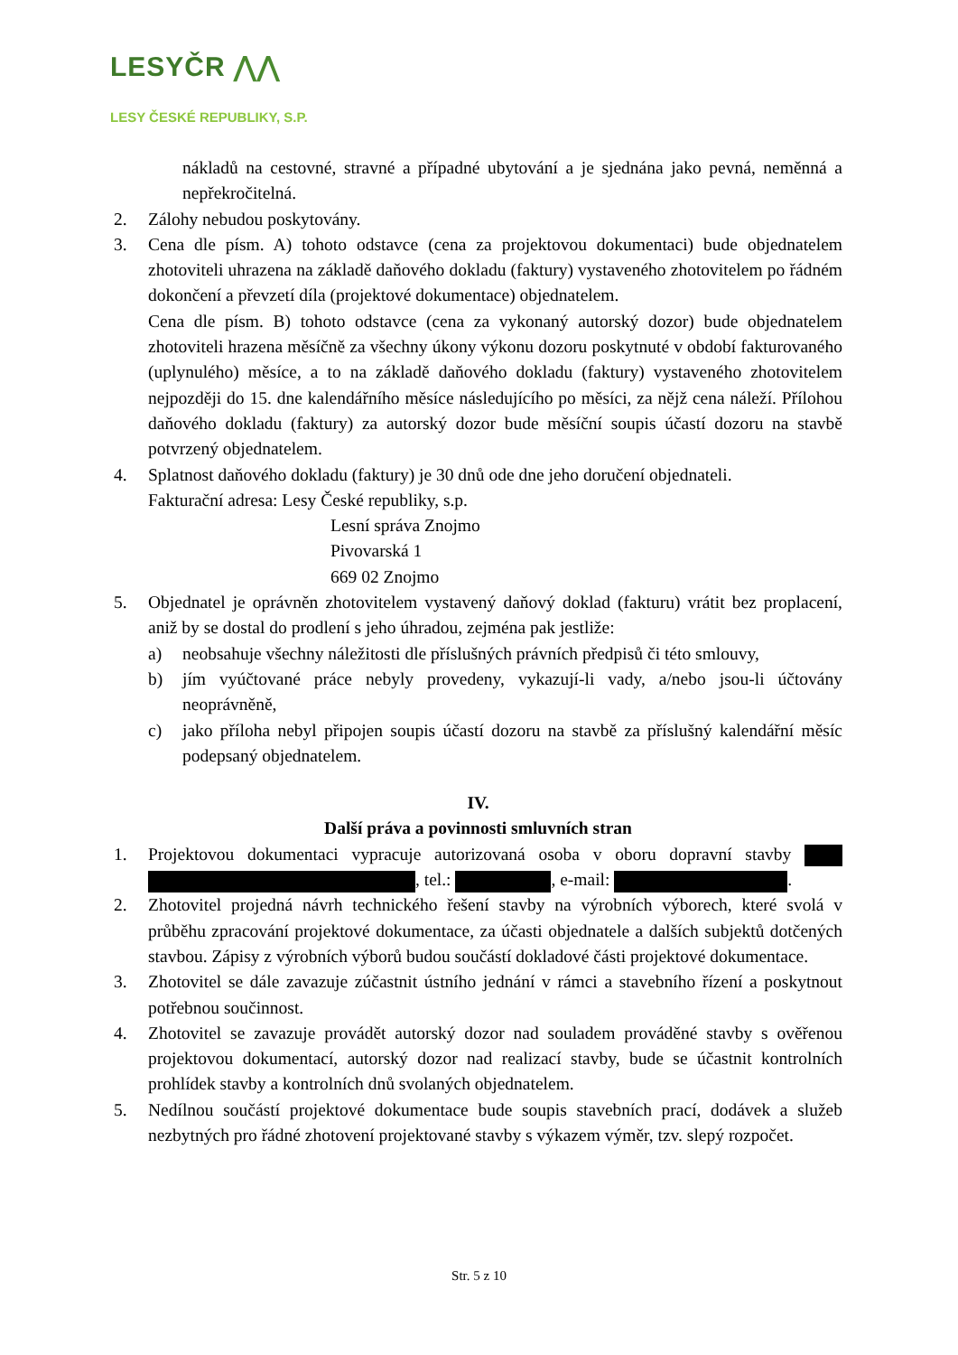LESYČR ⋀⋀
LESY ČESKÉ REPUBLIKY, S.P.
nákladů na cestovné, stravné a případné ubytování a je sjednána jako pevná, neměnná a nepřekročitelná.
2. Zálohy nebudou poskytovány.
3. Cena dle písm. A) tohoto odstavce (cena za projektovou dokumentaci) bude objednatelem zhotoviteli uhrazena na základě daňového dokladu (faktury) vystaveného zhotovitelem po řádném dokončení a převzetí díla (projektové dokumentace) objednatelem.
Cena dle písm. B) tohoto odstavce (cena za vykonaný autorský dozor) bude objednatelem zhotoviteli hrazena měsíčně za všechny úkony výkonu dozoru poskytnuté v období fakturovaného (uplynulého) měsíce, a to na základě daňového dokladu (faktury) vystaveného zhotovitelem nejpozději do 15. dne kalendářního měsíce následujícího po měsíci, za nějž cena náleží. Přílohou daňového dokladu (faktury) za autorský dozor bude měsíční soupis účastí dozoru na stavbě potvrzený objednatelem.
4. Splatnost daňového dokladu (faktury) je 30 dnů ode dne jeho doručení objednateli.
Fakturační adresa: Lesy České republiky, s.p.
Lesní správa Znojmo
Pivovarská 1
669 02 Znojmo
5. Objednatel je oprávněn zhotovitelem vystavený daňový doklad (fakturu) vrátit bez proplacení, aniž by se dostal do prodlení s jeho úhradou, zejména pak jestliže:
a) neobsahuje všechny náležitosti dle příslušných právních předpisů či této smlouvy,
b) jím vyúčtované práce nebyly provedeny, vykazují-li vady, a/nebo jsou-li účtovány neoprávněně,
c) jako příloha nebyl připojen soupis účastí dozoru na stavbě za příslušný kalendářní měsíc podepsaný objednatelem.
IV.
Další práva a povinnosti smluvních stran
1. Projektovou dokumentaci vypracuje autorizovaná osoba v oboru dopravní stavby , tel.: , e-mail: .
2. Zhotovitel projedná návrh technického řešení stavby na výrobních výborech, které svolá v průběhu zpracování projektové dokumentace, za účasti objednatele a dalších subjektů dotčených stavbou. Zápisy z výrobních výborů budou součástí dokladové části projektové dokumentace.
3. Zhotovitel se dále zavazuje zúčastnit ústního jednání v rámci a stavebního řízení a poskytnout potřebnou součinnost.
4. Zhotovitel se zavazuje provádět autorský dozor nad souladem prováděné stavby s ověřenou projektovou dokumentací, autorský dozor nad realizací stavby, bude se účastnit kontrolních prohlídek stavby a kontrolních dnů svolaných objednatelem.
5. Nedílnou součástí projektové dokumentace bude soupis stavebních prací, dodávek a služeb nezbytných pro řádné zhotovení projektované stavby s výkazem výměr, tzv. slepý rozpočet.
Str. 5 z 10